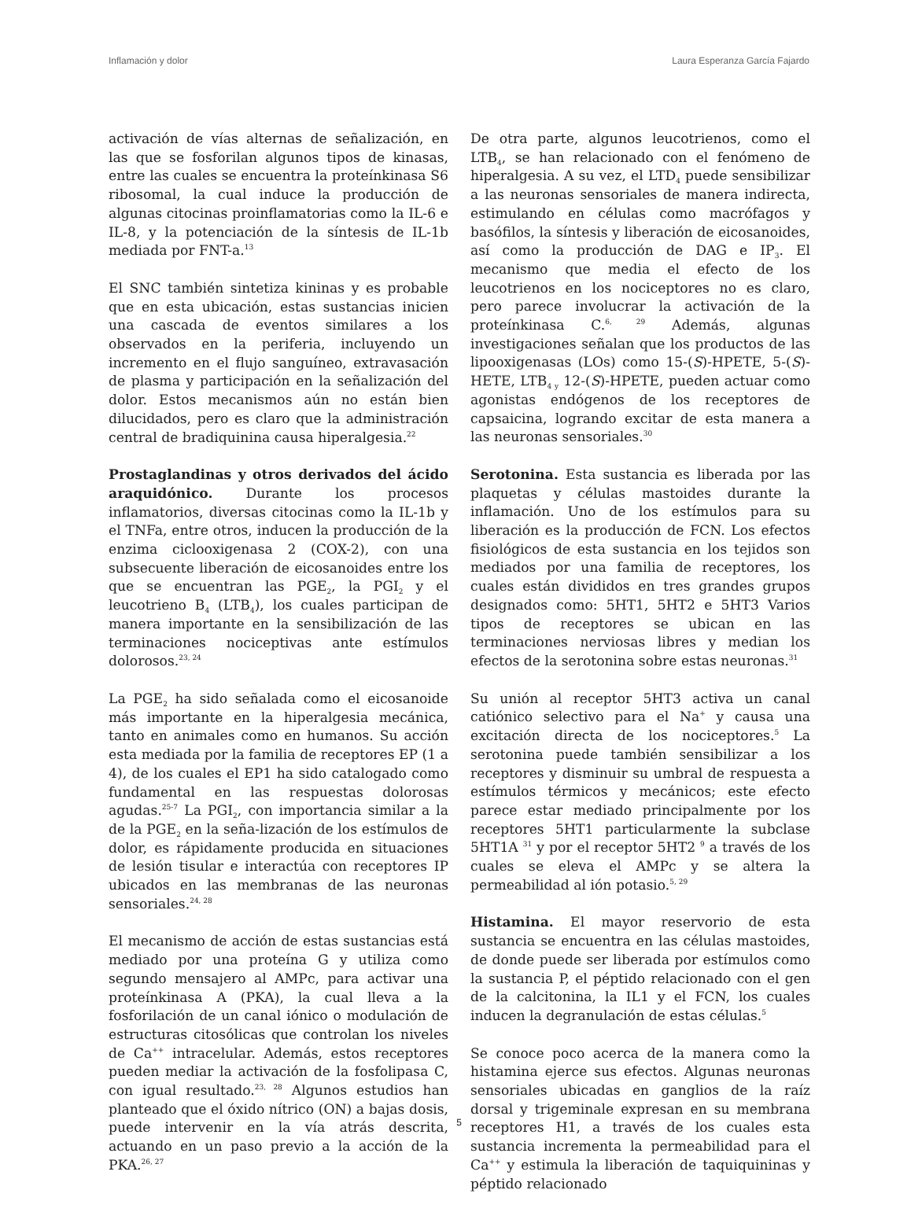Inflamación y dolor Laura Esperanza García Fajardo
activación de vías alternas de señalización, en las que se fosforilan algunos tipos de kinasas, entre las cuales se encuentra la proteínkinasa S6 ribosomal, la cual induce la producción de algunas citocinas proinflamatorias como la IL-6 e IL-8, y la potenciación de la síntesis de IL-1b mediada por FNT-a.<sup>13</sup>
El SNC también sintetiza kininas y es probable que en esta ubicación, estas sustancias inicien una cascada de eventos similares a los observados en la periferia, incluyendo un incremento en el flujo sanguíneo, extravasación de plasma y participación en la señalización del dolor. Estos mecanismos aún no están bien dilucidados, pero es claro que la administración central de bradiquinina causa hiperalgesia.<sup>22</sup>
Prostaglandinas y otros derivados del ácido araquidónico. Durante los procesos inflamatorios, diversas citocinas como la IL-1b y el TNFa, entre otros, inducen la producción de la enzima ciclooxigenasa 2 (COX-2), con una subsecuente liberación de eicosanoides entre los que se encuentran las PGE<sub>2</sub>, la PGI<sub>2</sub> y el leucotrieno B<sub>4</sub> (LTB<sub>4</sub>), los cuales participan de manera importante en la sensibilización de las terminaciones nociceptivas ante estímulos dolorosos.<sup>23, 24</sup>
La PGE<sub>2</sub> ha sido señalada como el eicosanoide más importante en la hiperalgesia mecánica, tanto en animales como en humanos. Su acción esta mediada por la familia de receptores EP (1 a 4), de los cuales el EP1 ha sido catalogado como fundamental en las respuestas dolorosas agudas.<sup>25-7</sup> La PGI<sub>2</sub>, con importancia similar a la de la PGE<sub>2</sub> en la seña-lización de los estímulos de dolor, es rápidamente producida en situaciones de lesión tisular e interactúa con receptores IP ubicados en las membranas de las neuronas sensoriales.<sup>24, 28</sup>
El mecanismo de acción de estas sustancias está mediado por una proteína G y utiliza como segundo mensajero al AMPc, para activar una proteínkinasa A (PKA), la cual lleva a la fosforilación de un canal iónico o modulación de estructuras citosólicas que controlan los niveles de Ca<sup>++</sup> intracelular. Además, estos receptores pueden mediar la activación de la fosfolipasa C, con igual resultado.<sup>23, 28</sup> Algunos estudios han planteado que el óxido nítrico (ON) a bajas dosis, puede intervenir en la vía atrás descrita, actuando en un paso previo a la acción de la PKA.<sup>26, 27</sup>
De otra parte, algunos leucotrienos, como el LTB<sub>4</sub>, se han relacionado con el fenómeno de hiperalgesia. A su vez, el LTD<sub>4</sub> puede sensibilizar a las neuronas sensoriales de manera indirecta, estimulando en células como macrófagos y basófilos, la síntesis y liberación de eicosanoides, así como la producción de DAG e IP<sub>3</sub>. El mecanismo que media el efecto de los leucotrienos en los nociceptores no es claro, pero parece involucrar la activación de la proteínkinasa C.<sup>6, 29</sup> Además, algunas investigaciones señalan que los productos de las lipooxigenasas (LOs) como 15-(S)-HPETE, 5-(S)-HETE, LTB<sub>4 y</sub> 12-(S)-HPETE, pueden actuar como agonistas endógenos de los receptores de capsaicina, logrando excitar de esta manera a las neuronas sensoriales.<sup>30</sup>
Serotonina. Esta sustancia es liberada por las plaquetas y células mastoides durante la inflamación. Uno de los estímulos para su liberación es la producción de FCN. Los efectos fisiológicos de esta sustancia en los tejidos son mediados por una familia de receptores, los cuales están divididos en tres grandes grupos designados como: 5HT1, 5HT2 e 5HT3 Varios tipos de receptores se ubican en las terminaciones nerviosas libres y median los efectos de la serotonina sobre estas neuronas.<sup>31</sup>
Su unión al receptor 5HT3 activa un canal catiónico selectivo para el Na<sup>+</sup> y causa una excitación directa de los nociceptores.<sup>5</sup> La serotonina puede también sensibilizar a los receptores y disminuir su umbral de respuesta a estímulos térmicos y mecánicos; este efecto parece estar mediado principalmente por los receptores 5HT1 particularmente la subclase 5HT1A <sup>31</sup> y por el receptor 5HT2 <sup>9</sup> a través de los cuales se eleva el AMPc y se altera la permeabilidad al ión potasio.<sup>5, 29</sup>
Histamina. El mayor reservorio de esta sustancia se encuentra en las células mastoides, de donde puede ser liberada por estímulos como la sustancia P, el péptido relacionado con el gen de la calcitonina, la IL1 y el FCN, los cuales inducen la degranulación de estas células.<sup>5</sup>
Se conoce poco acerca de la manera como la histamina ejerce sus efectos. Algunas neuronas sensoriales ubicadas en ganglios de la raíz dorsal y trigeminale expresan en su membrana receptores H1, a través de los cuales esta sustancia incrementa la permeabilidad para el Ca<sup>++</sup> y estimula la liberación de taquiquininas y péptido relacionado
5